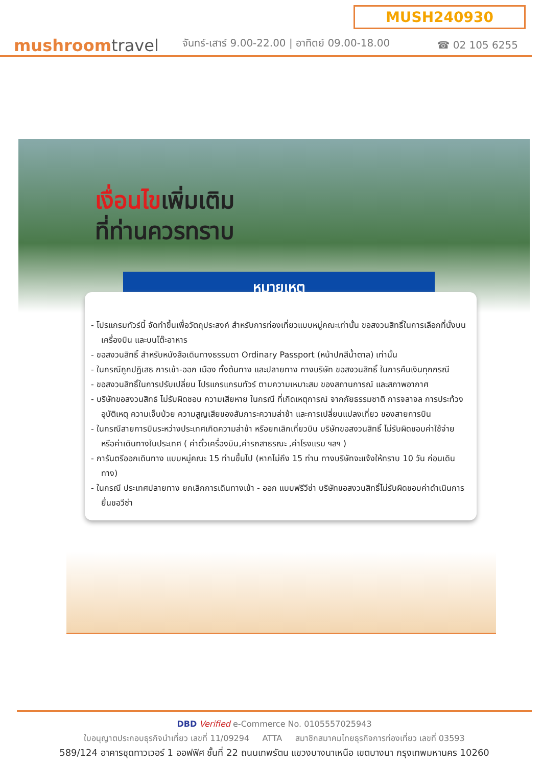MUSH240930
mushroomtravel
จันทร์-เสาร์ 9.00-22.00 | อาทิตย์ 09.00-18.00
☎ 02 105 6255
เงื่อนไขเพิ่มเติม
ที่ท่านควรทราบ
หมายเหตุ
- โปรแกรมทัวร์นี้ จัดทำขึ้นเพื่อวัตถุประสงค์ สำหรับการท่องเที่ยวแบบหมู่คณะเท่านั้น ขอสงวนสิทธิ์ในการเลือกที่นั่งบนเครื่องบิน และบนโต๊ะอาหาร
- ขอสงวนสิทธิ์ สำหรับหนังสือเดินทางธรรมดา Ordinary Passport (หน้าปกสีน้ำตาล) เท่านั้น
- ในกรณีถูกปฏิเสธ การเข้า-ออก เมือง ทั้งต้นทาง และปลายทาง ทางบริษัท ขอสงวนสิทธิ์ ในการคืนเงินทุกกรณี
- ขอสงวนสิทธิ์ในการปรับเปลี่ยน โปรแกรแกรมทัวร์ ตามความเหมาะสม ของสถานการณ์ และสภาพอากาศ
- บริษัทขอสงวนสิทธ์ ไม่รับผิดชอบ ความเสียหาย ในกรณี ที่เกิดเหตุการณ์ จากภัยธรรมชาติ การจลาจล การประท้วง อุบัติเหตุ ความเจ็บป่วย ความสูญเสียของสัมภาระความล่าช้า และการเปลี่ยนแปลงเที่ยว ของสายการบิน
- ในกรณีสายการบินระหว่างประเทศเกิดความล่าช้า หรือยกเลิกเที่ยวบิน บริษัทขอสงวนสิทธิ์ ไม่รับผิดชอบค่าใช้จ่าย หรือค่าเดินทางในประเทศ ( ค่าตั๋วเครื่องบิน,ค่ารถสาธรณะ ,ค่าโรงแรม ฯลฯ )
- การันตรีออกเดินทาง แบบหมู่คณะ 15 ท่านขึ้นไป (หากไม่ถึง 15 ท่าน ทางบริษัทจะแจ้งให้ทราบ 10 วัน ก่อนเดินทาง)
- ในกรณี ประเทศปลายทาง ยกเลิกการเดินทางเข้า - ออก แบบฟรีวีซ่า บริษัทขอสงวนสิทธิ์ไม่รับผิดชอบค่าดำเนินการ ยื่นขอวีซ่า
DBD Verified e-Commerce No. 0105557025943
ใบอนุญาตประกอบธุรกิจนำเที่ยว เลขที่ 11/09294 ATTA สมาชิกสมาคมไทยธุรกิจการท่องเที่ยว เลขที่ 03593
589/124 อาคารชุดทาวเวอร์ 1 ออฟฟิศ ชั้นที่ 22 ถนนเทพรัตน แขวงบางนาเหนือ เขตบางนา กรุงเทพมหานคร 10260